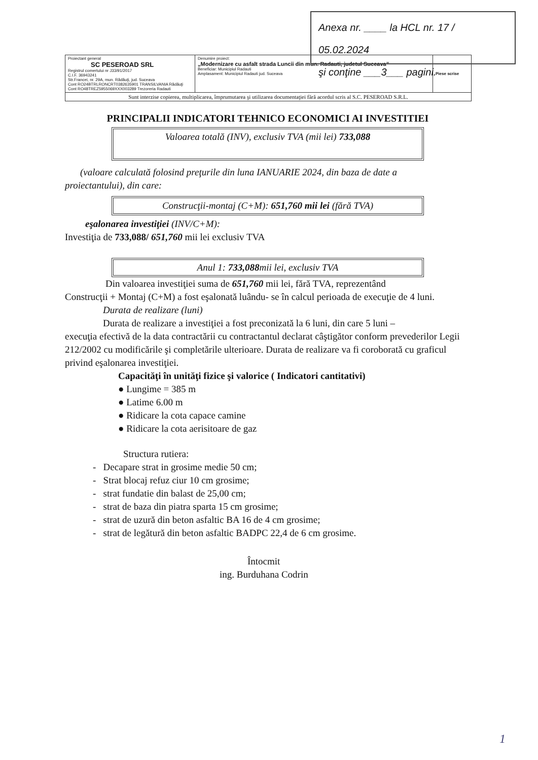Anexa nr. ____ la HCL nr. 17 / 05.02.2024
şi conţine ___3___ pagini.
| Proiectant general SC PESEROAD SRL Registrul comertului nr J33/91/2017 C.I.F. 36943241 Str.Francei, nr. 29A, mun. Rădăuţi, jud. Suceava Cont RO24BTRLRONCRT0382635901 TRANSILVANIA Rădăuţi Cont RO48TREZ5955069XXX003289 Trezoreria Radauti | Denumire proiect: „Modernizare cu asfalt strada Luncii din mun. Radauti, judetul Suceava” Beneficiar: Municipiul Radauti Amplasament: Municipiul Radauti jud. Suceava | Piese scrise |
| Sunt interzise copierea, multiplicarea, împrumutarea şi utilizarea documentaţiei fără acordul scris al S.C. PESEROAD S.R.L. | | |
PRINCIPALII INDICATORI TEHNICO ECONOMICI AI INVESTITIEI
Valoarea totală (INV), exclusiv TVA (mii lei) 733,088
(valoare calculată folosind preţurile din luna IANUARIE 2024, din baza de date a
proiectantului), din care:
Construcţii-montaj (C+M): 651,760 mii lei (fără TVA)
eşalonarea investiţiei (INV/C+M):
Investiţia de 733,088/ 651,760 mii lei exclusiv TVA
Anul 1: 733,088mii lei, exclusiv TVA
Din valoarea investiţiei suma de 651,760 mii lei, fără TVA, reprezentând
Construcţii + Montaj (C+M) a fost eşalonată luându- se în calcul perioada de execuţie de 4 luni.
Durata de realizare (luni)
Durata de realizare a investiţiei a fost preconizată la 6 luni, din care 5 luni –
execuţia efectivă de la data contractării cu contractantul declarat câştigător conform prevederilor Legii 212/2002 cu modificările şi completările ulterioare. Durata de realizare va fi coroborată cu graficul privind eşalonarea investiţiei.
Capacităţi în unităţi fizice şi valorice ( Indicatori cantitativi)
● Lungime = 385 m
● Latime 6.00 m
● Ridicare la cota capace camine
● Ridicare la cota aerisitoare de gaz
Structura rutiera:
- Decapare strat in grosime medie 50 cm;
- Strat blocaj refuz ciur 10 cm grosime;
- strat fundatie din balast de 25,00 cm;
- strat de baza din piatra sparta 15 cm grosime;
- strat de uzură din beton asfaltic BA 16 de 4 cm grosime;
- strat de legătură din beton asfaltic BADPC 22,4 de 6 cm grosime.
Întocmit
ing. Burduhana Codrin
1